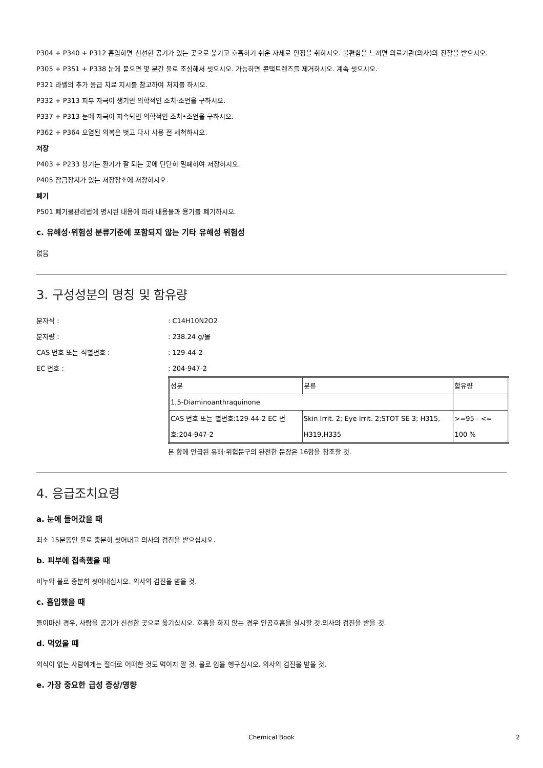P304 + P340 + P312 흡입하면 신선한 공기가 있는 곳으로 옮기고 호흡하기 쉬운 자세로 안정을 취하시오. 불편함을 느끼면 의료기관(의사)의 진찰을 받으시오.
P305 + P351 + P338 눈에 묻으면 몇 분간 물로 조심해서 씻으시오. 가능하면 콘택트렌즈를 제거하시오. 계속 씻으시오.
P321 라벨의 추가 응급 치료 지시를 참고하여 처치를 하시오.
P332 + P313 피부 자극이 생기면 의학적인 조치·조언을 구하시오.
P337 + P313 눈에 자극이 지속되면 의학적인 조치•조언을 구하시오.
P362 + P364 오염된 의복은 벗고 다시 사용 전 세척하시오.
저장
P403 + P233 용기는 환기가 잘 되는 곳에 단단히 밀폐하여 저장하시오.
P405 잠금장치가 있는 저장장소에 저장하시오.
폐기
P501 폐기물관리법에 명시된 내용에 따라 내용물과 용기를 폐기하시오.
c. 유해성·위험성 분류기준에 포함되지 않는 기타 유해성 위험성
없음
3. 구성성분의 명칭 및 함유량
분자식 :: C14H10N2O2
분자량 :: 238.24 g/몰
CAS 번호 또는 식별번호 :: 129-44-2
EC 번호 :: 204-947-2
| 성분 | 분류 | 함유량 |
| 1,5-Diaminoanthraquinone | | |
| CAS 번호 또는 별번호:129-44-2 EC 번호:204-947-2 | Skin Irrit. 2; Eye Irrit. 2;STOT SE 3; H315, H319,H335 | >=95 - <= 100 % |
본 항에 언급된 유해·위험문구의 완전한 문장은 16항을 참조할 것.
4. 응급조치요령
a. 눈에 들어갔을 때
최소 15분동안 물로 충분히 씻어내고 의사의 검진을 받으십시오.
b. 피부에 접촉했을 때
비누와 물로 충분히 씻어내십시오. 의사의 검진을 받을 것.
c. 흡입했을 때
들이마신 경우, 사람을 공기가 신선한 곳으로 옮기십시오. 호흡을 하지 않는 경우 인공호흡을 실시할 것.의사의 검진을 받을 것.
d. 먹었을 때
의식이 없는 사람에게는 절대로 어떠한 것도 먹이지 말 것. 물로 입을 헹구십시오. 의사의 검진을 받을 것.
e. 가장 중요한 급성 증상/영향
Chemical Book 2